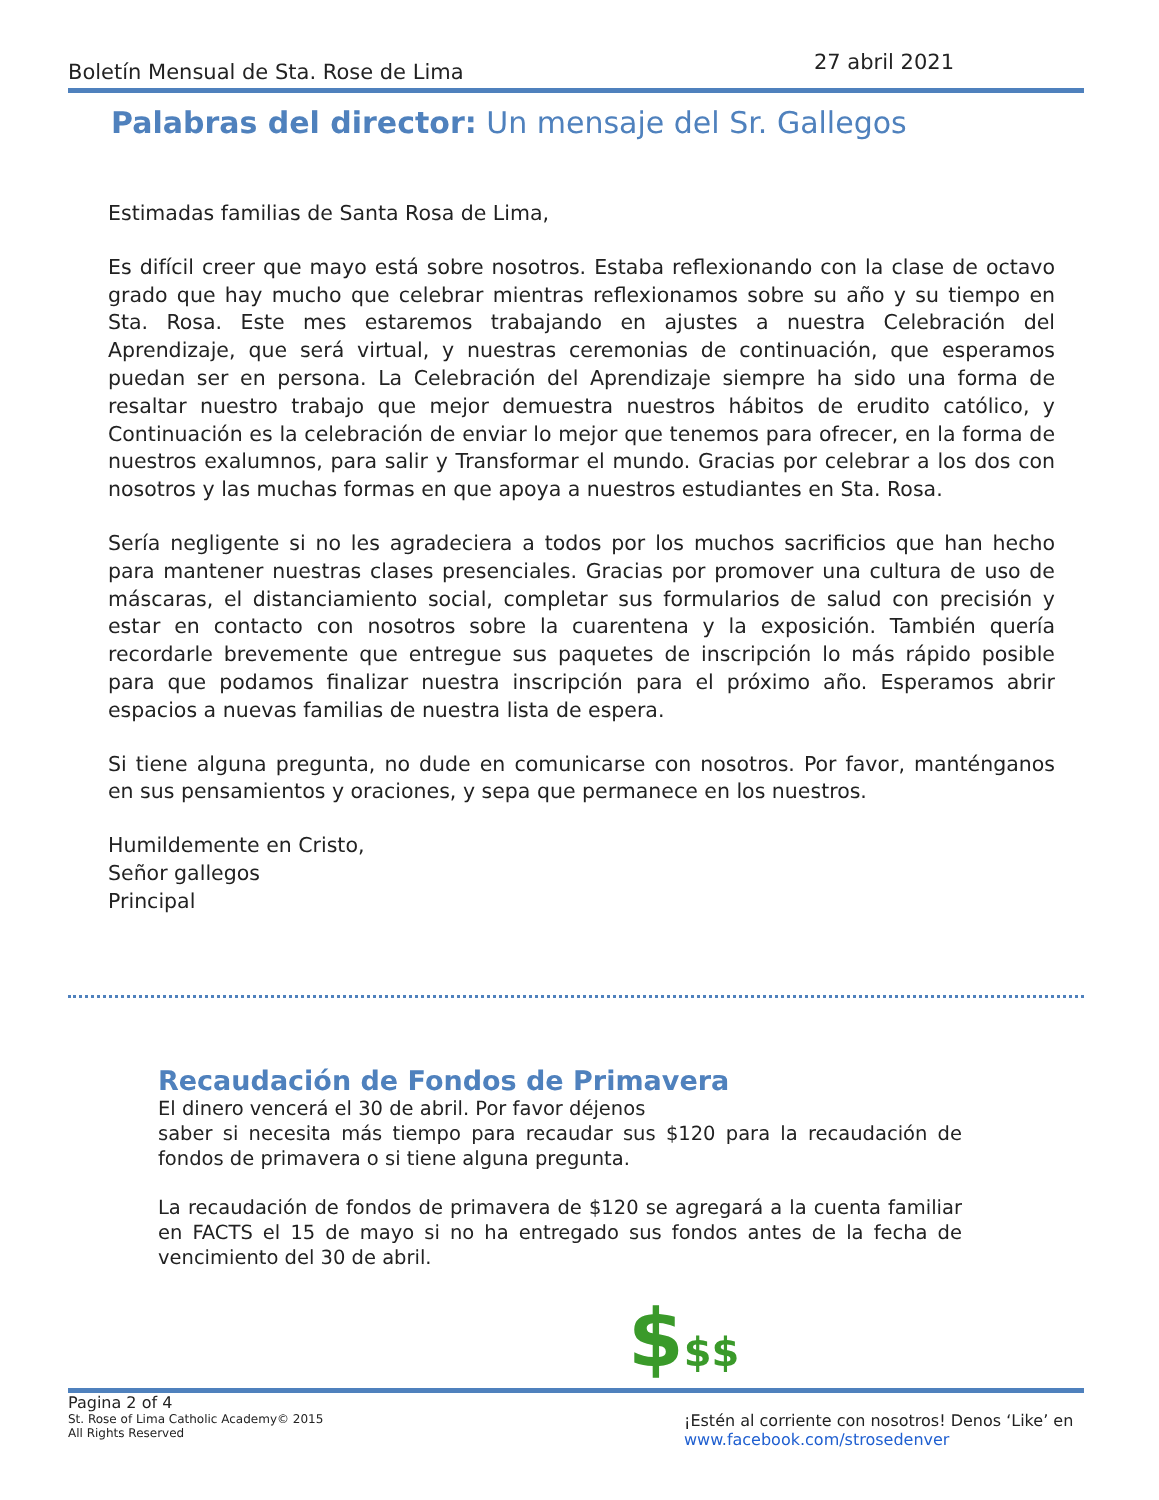Boletín Mensual de Sta. Rose de Lima 27 abril 2021
Palabras del director: Un mensaje del Sr. Gallegos
Estimadas familias de Santa Rosa de Lima,
Es difícil creer que mayo está sobre nosotros. Estaba reflexionando con la clase de octavo grado que hay mucho que celebrar mientras reflexionamos sobre su año y su tiempo en Sta. Rosa. Este mes estaremos trabajando en ajustes a nuestra Celebración del Aprendizaje, que será virtual, y nuestras ceremonias de continuación, que esperamos puedan ser en persona. La Celebración del Aprendizaje siempre ha sido una forma de resaltar nuestro trabajo que mejor demuestra nuestros hábitos de erudito católico, y Continuación es la celebración de enviar lo mejor que tenemos para ofrecer, en la forma de nuestros exalumnos, para salir y Transformar el mundo. Gracias por celebrar a los dos con nosotros y las muchas formas en que apoya a nuestros estudiantes en Sta. Rosa.
Sería negligente si no les agradeciera a todos por los muchos sacrificios que han hecho para mantener nuestras clases presenciales. Gracias por promover una cultura de uso de máscaras, el distanciamiento social, completar sus formularios de salud con precisión y estar en contacto con nosotros sobre la cuarentena y la exposición. También quería recordarle brevemente que entregue sus paquetes de inscripción lo más rápido posible para que podamos finalizar nuestra inscripción para el próximo año. Esperamos abrir espacios a nuevas familias de nuestra lista de espera.
Si tiene alguna pregunta, no dude en comunicarse con nosotros. Por favor, manténganos en sus pensamientos y oraciones, y sepa que permanece en los nuestros.
Humildemente en Cristo,
Señor gallegos
Principal
Recaudación de Fondos de Primavera
El dinero vencerá el 30 de abril. Por favor déjenos
saber si necesita más tiempo para recaudar sus $120 para la recaudación de fondos de primavera o si tiene alguna pregunta.
La recaudación de fondos de primavera de $120 se agregará a la cuenta familiar en FACTS el 15 de mayo si no ha entregado sus fondos antes de la fecha de vencimiento del 30 de abril.
$$$
Pagina 2 of 4
St. Rose of Lima Catholic Academy© 2015
All Rights Reserved
¡Estén al corriente con nosotros! Denos ‘Like’ en www.facebook.com/strosedenver